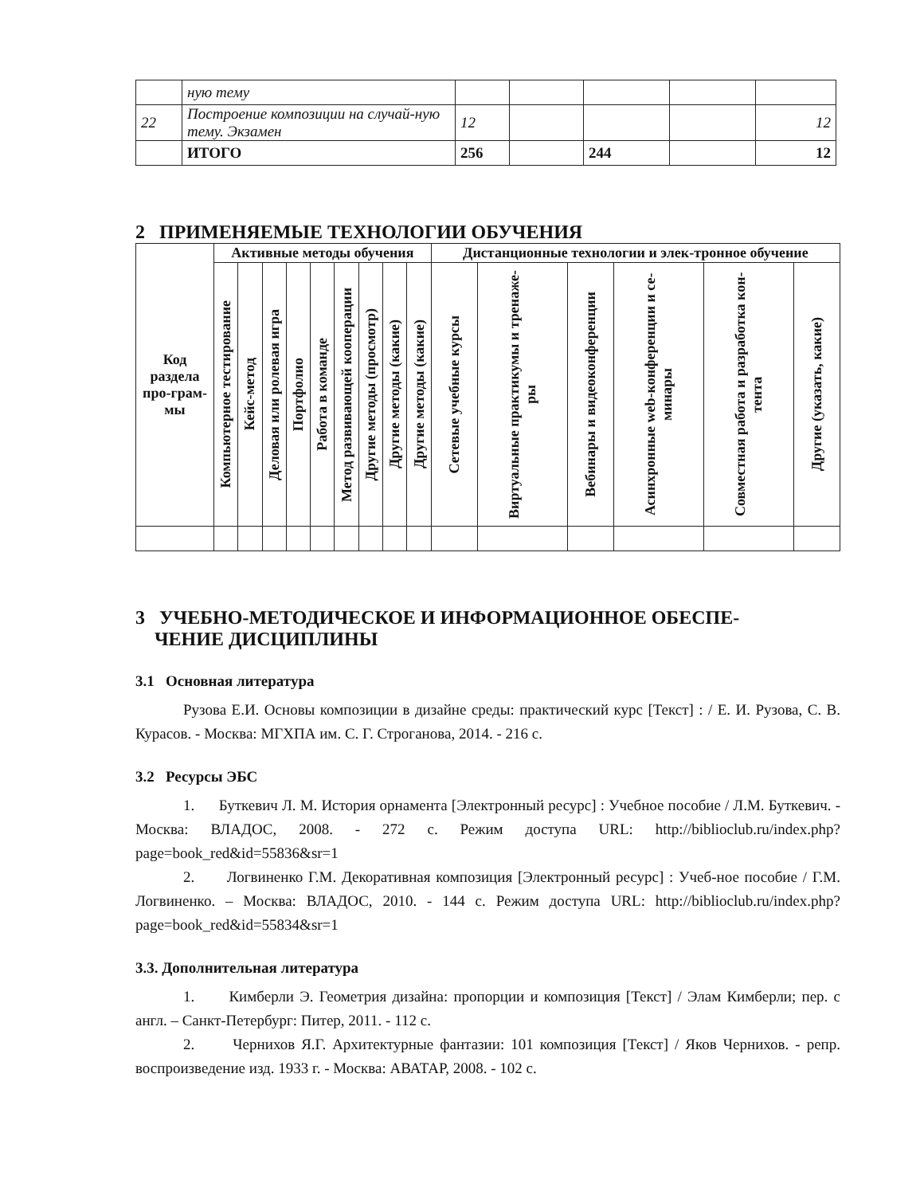| | ную тему | | | | | |
| 22 | Построение композиции на случай-ную тему. Экзамен | 12 | | | | 12 |
| | ИТОГО | 256 | | 244 | | 12 |
2 ПРИМЕНЯЕМЫЕ ТЕХНОЛОГИИ ОБУЧЕНИЯ
| Код раздела про-грам-мы | Активные методы обучения | | | | | | | | | Дистанционные технологии и элек-тронное обучение | | | | | |
| --- | --- | --- | --- | --- | --- | --- | --- | --- | --- | --- | --- | --- | --- | --- | --- |
| | Компьютерное тестирование | Кейс-метод | Деловая или ролевая игра | Портфолио | Работа в команде | Метод развивающей кооперации | Другие методы (просмотр) | Другие методы (какие) | Другие методы (какие) | Сетевые учебные курсы | Виртуальные практикумы и тренаже-ры | Вебинары и видеоконференции | Асинхронные web-конференции и се-минары | Совместная работа и разработка кон-тента | Другие (указать, какие) |
3 УЧЕБНО-МЕТОДИЧЕСКОЕ И ИНФОРМАЦИОННОЕ ОБЕСПЕ-
ЧЕНИЕ ДИСЦИПЛИНЫ
3.1 Основная литература
Рузова Е.И. Основы композиции в дизайне среды: практический курс [Текст] : / Е. И. Рузова, С. В. Курасов. - Москва: МГХПА им. С. Г. Строганова, 2014. - 216 с.
3.2 Ресурсы ЭБС
1. Буткевич Л. М. История орнамента [Электронный ресурс] : Учебное пособие / Л.М. Буткевич. - Москва: ВЛАДОС, 2008. - 272 с. Режим доступа URL: http://biblioclub.ru/index.php?page=book_red&id=55836&sr=1
2. Логвиненко Г.М. Декоративная композиция [Электронный ресурс] : Учеб-ное пособие / Г.М. Логвиненко. – Москва: ВЛАДОС, 2010. - 144 с. Режим доступа URL: http://biblioclub.ru/index.php?page=book_red&id=55834&sr=1
3.3. Дополнительная литература
1. Кимберли Э. Геометрия дизайна: пропорции и композиция [Текст] / Элам Кимберли; пер. с англ. – Санкт-Петербург: Питер, 2011. - 112 с.
2. Чернихов Я.Г. Архитектурные фантазии: 101 композиция [Текст] / Яков Чернихов. - репр. воспроизведение изд. 1933 г. - Москва: АВАТАР, 2008. - 102 с.